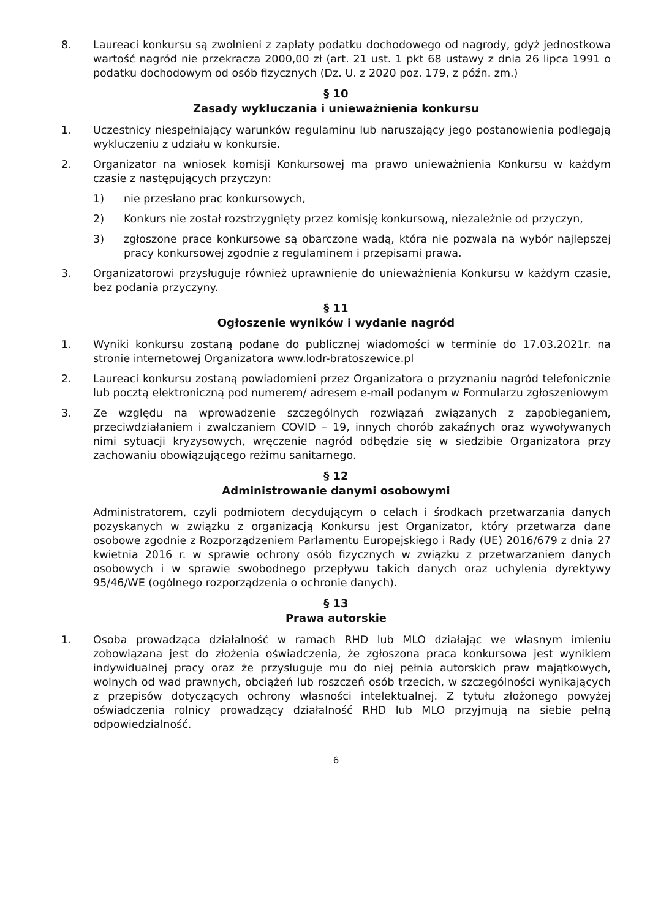8. Laureaci konkursu są zwolnieni z zapłaty podatku dochodowego od nagrody, gdyż jednostkowa wartość nagród nie przekracza 2000,00 zł (art. 21 ust. 1 pkt 68 ustawy z dnia 26 lipca 1991 o podatku dochodowym od osób fizycznych (Dz. U. z 2020 poz. 179, z późn. zm.)
§ 10
Zasady wykluczania i unieważnienia konkursu
1. Uczestnicy niespełniający warunków regulaminu lub naruszający jego postanowienia podlegają wykluczeniu z udziału w konkursie.
2. Organizator na wniosek komisji Konkursowej ma prawo unieważnienia Konkursu w każdym czasie z następujących przyczyn:
1) nie przesłano prac konkursowych,
2) Konkurs nie został rozstrzygnięty przez komisję konkursową, niezależnie od przyczyn,
3) zgłoszone prace konkursowe są obarczone wadą, która nie pozwala na wybór najlepszej pracy konkursowej zgodnie z regulaminem i przepisami prawa.
3. Organizatorowi przysługuje również uprawnienie do unieważnienia Konkursu w każdym czasie, bez podania przyczyny.
§ 11
Ogłoszenie wyników i wydanie nagród
1. Wyniki konkursu zostaną podane do publicznej wiadomości w terminie do 17.03.2021r. na stronie internetowej Organizatora www.lodr-bratoszewice.pl
2. Laureaci konkursu zostaną powiadomieni przez Organizatora o przyznaniu nagród telefonicznie lub pocztą elektroniczną pod numerem/ adresem e-mail podanym w Formularzu zgłoszeniowym
3. Ze względu na wprowadzenie szczególnych rozwiązań związanych z zapobieganiem, przeciwdziałaniem i zwalczaniem COVID – 19, innych chorób zakaźnych oraz wywoływanych nimi sytuacji kryzysowych, wręczenie nagród odbędzie się w siedzibie Organizatora przy zachowaniu obowiązującego reżimu sanitarnego.
§ 12
Administrowanie danymi osobowymi
Administratorem, czyli podmiotem decydującym o celach i środkach przetwarzania danych pozyskanych w związku z organizacją Konkursu jest Organizator, który przetwarza dane osobowe zgodnie z Rozporządzeniem Parlamentu Europejskiego i Rady (UE) 2016/679 z dnia 27 kwietnia 2016 r. w sprawie ochrony osób fizycznych w związku z przetwarzaniem danych osobowych i w sprawie swobodnego przepływu takich danych oraz uchylenia dyrektywy 95/46/WE (ogólnego rozporządzenia o ochronie danych).
§ 13
Prawa autorskie
1. Osoba prowadząca działalność w ramach RHD lub MLO działając we własnym imieniu zobowiązana jest do złożenia oświadczenia, że zgłoszona praca konkursowa jest wynikiem indywidualnej pracy oraz że przysługuje mu do niej pełnia autorskich praw majątkowych, wolnych od wad prawnych, obciążeń lub roszczeń osób trzecich, w szczególności wynikających z przepisów dotyczących ochrony własności intelektualnej. Z tytułu złożonego powyżej oświadczenia rolnicy prowadzący działalność RHD lub MLO przyjmują na siebie pełną odpowiedzialność.
6